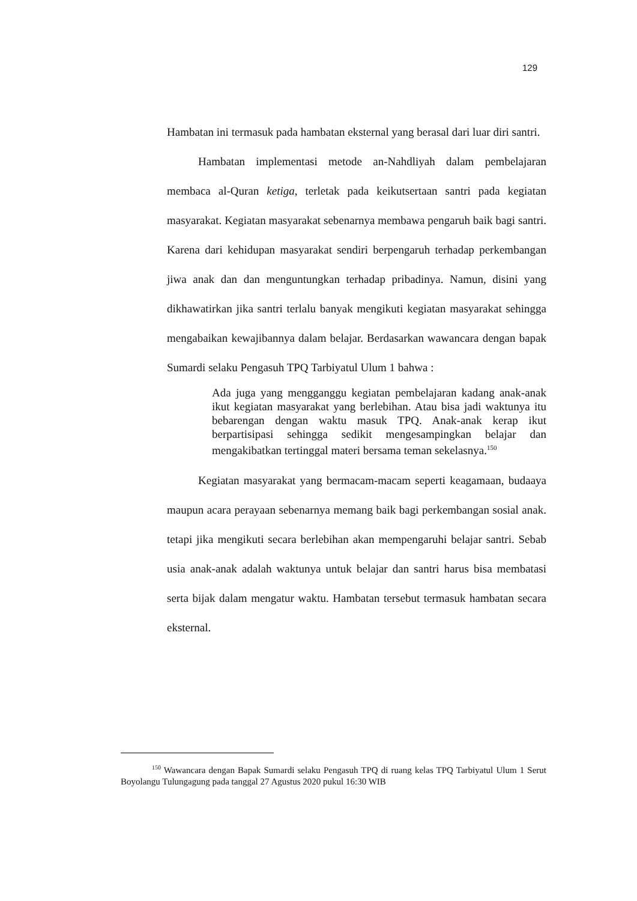129
Hambatan ini termasuk pada hambatan eksternal yang berasal dari luar diri santri.
Hambatan implementasi metode an-Nahdliyah dalam pembelajaran membaca al-Quran ketiga, terletak pada keikutsertaan santri pada kegiatan masyarakat. Kegiatan masyarakat sebenarnya membawa pengaruh baik bagi santri. Karena dari kehidupan masyarakat sendiri berpengaruh terhadap perkembangan jiwa anak dan dan menguntungkan terhadap pribadinya. Namun, disini yang dikhawatirkan jika santri terlalu banyak mengikuti kegiatan masyarakat sehingga mengabaikan kewajibannya dalam belajar. Berdasarkan wawancara dengan bapak Sumardi selaku Pengasuh TPQ Tarbiyatul Ulum 1 bahwa :
Ada juga yang mengganggu kegiatan pembelajaran kadang anak-anak ikut kegiatan masyarakat yang berlebihan. Atau bisa jadi waktunya itu bebarengan dengan waktu masuk TPQ. Anak-anak kerap ikut berpartisipasi sehingga sedikit mengesampingkan belajar dan mengakibatkan tertinggal materi bersama teman sekelasnya.<sup>150</sup>
Kegiatan masyarakat yang bermacam-macam seperti keagamaan, budaaya maupun acara perayaan sebenarnya memang baik bagi perkembangan sosial anak. tetapi jika mengikuti secara berlebihan akan mempengaruhi belajar santri. Sebab usia anak-anak adalah waktunya untuk belajar dan santri harus bisa membatasi serta bijak dalam mengatur waktu. Hambatan tersebut termasuk hambatan secara eksternal.
<sup>150</sup> Wawancara dengan Bapak Sumardi selaku Pengasuh TPQ di ruang kelas TPQ Tarbiyatul Ulum 1 Serut Boyolangu Tulungagung pada tanggal 27 Agustus 2020 pukul 16:30 WIB